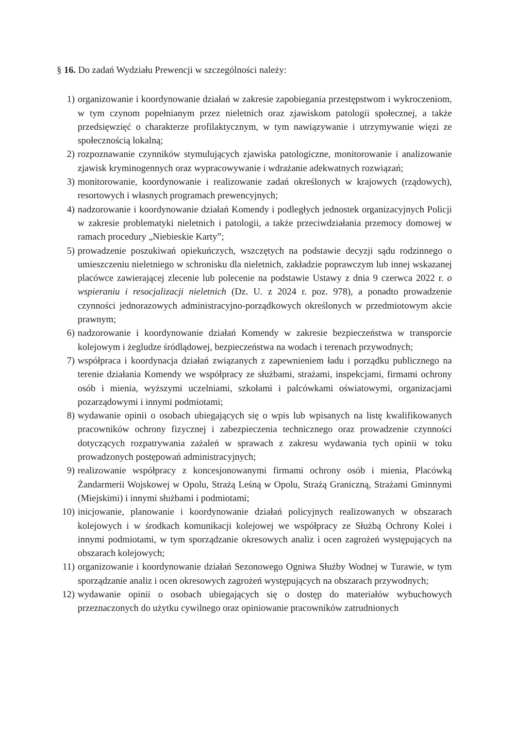§ 16. Do zadań Wydziału Prewencji w szczególności należy:
1) organizowanie i koordynowanie działań w zakresie zapobiegania przestępstwom i wykroczeniom, w tym czynom popełnianym przez nieletnich oraz zjawiskom patologii społecznej, a także przedsięwzięć o charakterze profilaktycznym, w tym nawiązywanie i utrzymywanie więzi ze społecznością lokalną;
2) rozpoznawanie czynników stymulujących zjawiska patologiczne, monitorowanie i analizowanie zjawisk kryminogennych oraz wypracowywanie i wdrażanie adekwatnych rozwiązań;
3) monitorowanie, koordynowanie i realizowanie zadań określonych w krajowych (rządowych), resortowych i własnych programach prewencyjnych;
4) nadzorowanie i koordynowanie działań Komendy i podległych jednostek organizacyjnych Policji w zakresie problematyki nieletnich i patologii, a także przeciwdziałania przemocy domowej w ramach procedury „Niebieskie Karty”;
5) prowadzenie poszukiwań opiekuńczych, wszczętych na podstawie decyzji sądu rodzinnego o umieszczeniu nieletniego w schronisku dla nieletnich, zakładzie poprawczym lub innej wskazanej placówce zawierającej zlecenie lub polecenie na podstawie Ustawy z dnia 9 czerwca 2022 r. o wspieraniu i resocjalizacji nieletnich (Dz. U. z 2024 r. poz. 978), a ponadto prowadzenie czynności jednorazowych administracyjno-porządkowych określonych w przedmiotowym akcie prawnym;
6) nadzorowanie i koordynowanie działań Komendy w zakresie bezpieczeństwa w transporcie kolejowym i żegludze śródlądowej, bezpieczeństwa na wodach i terenach przywodnych;
7) współpraca i koordynacja działań związanych z zapewnieniem ładu i porządku publicznego na terenie działania Komendy we współpracy ze służbami, strażami, inspekcjami, firmami ochrony osób i mienia, wyższymi uczelniami, szkołami i palcówkami oświatowymi, organizacjami pozarządowymi i innymi podmiotami;
8) wydawanie opinii o osobach ubiegających się o wpis lub wpisanych na listę kwalifikowanych pracowników ochrony fizycznej i zabezpieczenia technicznego oraz prowadzenie czynności dotyczących rozpatrywania zażaleń w sprawach z zakresu wydawania tych opinii w toku prowadzonych postępowań administracyjnych;
9) realizowanie współpracy z koncesjonowanymi firmami ochrony osób i mienia, Placówką Żandarmerii Wojskowej w Opolu, Strażą Leśną w Opolu, Strażą Graniczną, Strażami Gminnymi (Miejskimi) i innymi służbami i podmiotami;
10) inicjowanie, planowanie i koordynowanie działań policyjnych realizowanych w obszarach kolejowych i w środkach komunikacji kolejowej we współpracy ze Służbą Ochrony Kolei i innymi podmiotami, w tym sporządzanie okresowych analiz i ocen zagrożeń występujących na obszarach kolejowych;
11) organizowanie i koordynowanie działań Sezonowego Ogniwa Służby Wodnej w Turawie, w tym sporządzanie analiz i ocen okresowych zagrożeń występujących na obszarach przywodnych;
12) wydawanie opinii o osobach ubiegających się o dostęp do materiałów wybuchowych przeznaczonych do użytku cywilnego oraz opiniowanie pracowników zatrudnionych